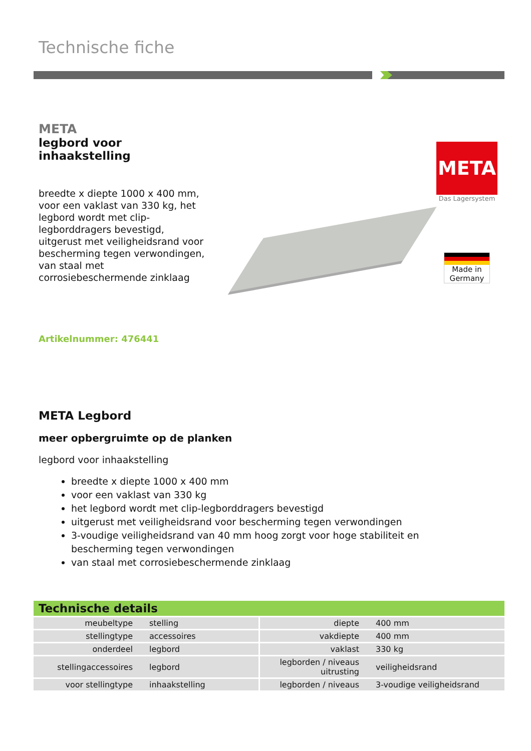Technische fiche
META
legbord voor inhaakstelling
breedte x diepte 1000 x 400 mm, voor een vaklast van 330 kg, het legbord wordt met clip-legborddragers bevestigd, uitgerust met veiligheidsrand voor bescherming tegen verwondingen, van staal met corrosiebeschermende zinklaag
Artikelnummer: 476441
META
Das Lagersystem
Made in Germany
META Legbord
meer opbergruimte op de planken
legbord voor inhaakstelling
breedte x diepte 1000 x 400 mm
voor een vaklast van 330 kg
het legbord wordt met clip-legborddragers bevestigd
uitgerust met veiligheidsrand voor bescherming tegen verwondingen
3-voudige veiligheidsrand van 40 mm hoog zorgt voor hoge stabiliteit en bescherming tegen verwondingen
van staal met corrosiebeschermende zinklaag
| Technische details | | | |
| --- | --- | --- | --- |
| meubeltype | stelling | diepte | 400 mm |
| stellingtype | accessoires | vakdiepte | 400 mm |
| onderdeel | legbord | vaklast | 330 kg |
| stellingaccessoires | legbord | legborden / niveaus uitrusting | veiligheidsrand |
| voor stellingtype | inhaakstelling | legborden / niveaus | 3-voudige veiligheidsrand |